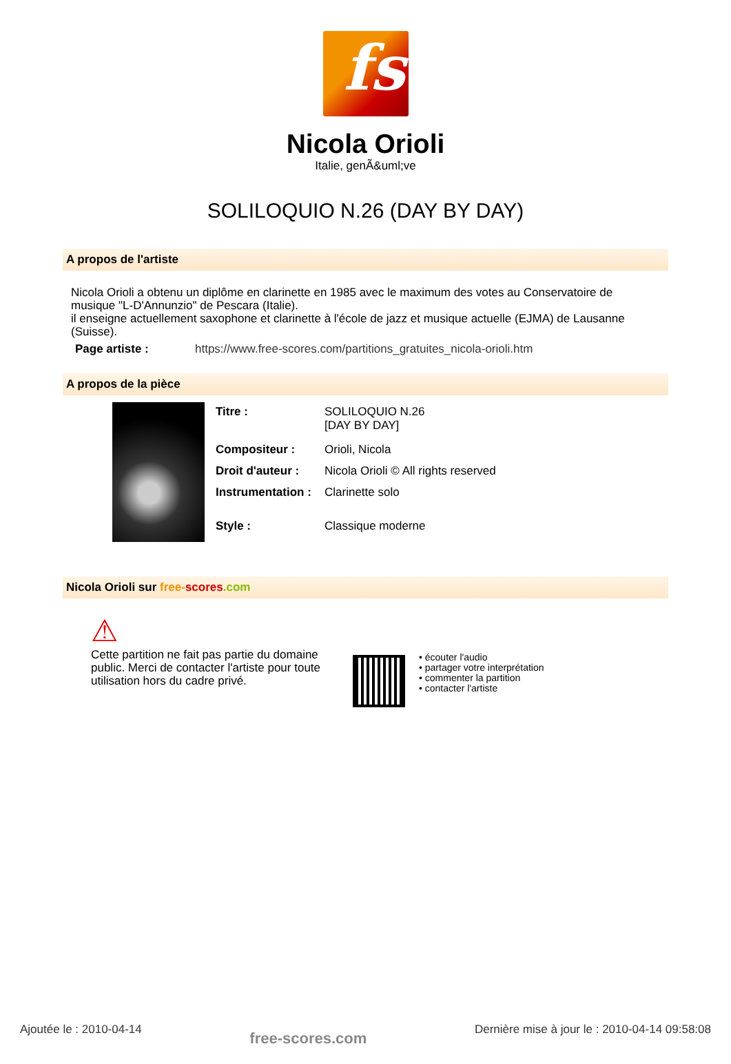fs
Nicola Orioli
Italie, genÃ&uml;ve
SOLILOQUIO N.26 (DAY BY DAY)
A propos de l'artiste
Nicola Orioli a obtenu un diplôme en clarinette en 1985 avec le maximum des votes au Conservatoire de musique "L-D'Annunzio" de Pescara (Italie).
il enseigne actuellement saxophone et clarinette à l'école de jazz et musique actuelle (EJMA) de Lausanne (Suisse).
| Page artiste : | https://www.free-scores.com/partitions_gratuites_nicola-orioli.htm |
A propos de la pièce
| Titre : | SOLILOQUIO N.26 [DAY BY DAY] |
| Compositeur : | Orioli, Nicola |
| Droit d'auteur : | Nicola Orioli © All rights reserved |
| Instrumentation : | Clarinette solo |
| Style : | Classique moderne |
Nicola Orioli sur free-scores.com
⚠
Cette partition ne fait pas partie du domaine public. Merci de contacter l'artiste pour toute utilisation hors du cadre privé.
• écouter l'audio
• partager votre interprétation
• commenter la partition
• contacter l'artiste
Ajoutée le : 2010-04-14 free-scores.com Dernière mise à jour le : 2010-04-14 09:58:08